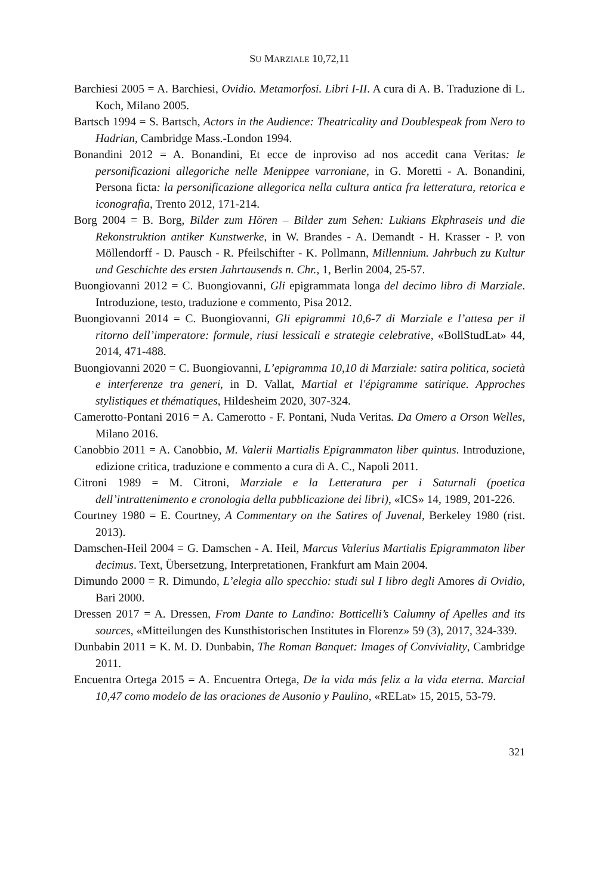SU MARZIALE 10,72,11
Barchiesi 2005 = A. Barchiesi, Ovidio. Metamorfosi. Libri I-II. A cura di A. B. Traduzione di L. Koch, Milano 2005.
Bartsch 1994 = S. Bartsch, Actors in the Audience: Theatricality and Doublespeak from Nero to Hadrian, Cambridge Mass.-London 1994.
Bonandini 2012 = A. Bonandini, Et ecce de inproviso ad nos accedit cana Veritas: le personificazioni allegoriche nelle Menippee varroniane, in G. Moretti - A. Bonandini, Persona ficta: la personificazione allegorica nella cultura antica fra letteratura, retorica e iconografia, Trento 2012, 171-214.
Borg 2004 = B. Borg, Bilder zum Hören – Bilder zum Sehen: Lukians Ekphraseis und die Rekonstruktion antiker Kunstwerke, in W. Brandes - A. Demandt - H. Krasser - P. von Möllendorff - D. Pausch - R. Pfeilschifter - K. Pollmann, Millennium. Jahrbuch zu Kultur und Geschichte des ersten Jahrtausends n. Chr., 1, Berlin 2004, 25-57.
Buongiovanni 2012 = C. Buongiovanni, Gli epigrammata longa del decimo libro di Marziale. Introduzione, testo, traduzione e commento, Pisa 2012.
Buongiovanni 2014 = C. Buongiovanni, Gli epigrammi 10,6-7 di Marziale e l’attesa per il ritorno dell’imperatore: formule, riusi lessicali e strategie celebrative, «BollStudLat» 44, 2014, 471-488.
Buongiovanni 2020 = C. Buongiovanni, L’epigramma 10,10 di Marziale: satira politica, società e interferenze tra generi, in D. Vallat, Martial et l'épigramme satirique. Approches stylistiques et thématiques, Hildesheim 2020, 307-324.
Camerotto-Pontani 2016 = A. Camerotto - F. Pontani, Nuda Veritas. Da Omero a Orson Welles, Milano 2016.
Canobbio 2011 = A. Canobbio, M. Valerii Martialis Epigrammaton liber quintus. Introduzione, edizione critica, traduzione e commento a cura di A. C., Napoli 2011.
Citroni 1989 = M. Citroni, Marziale e la Letteratura per i Saturnali (poetica dell’intrattenimento e cronologia della pubblicazione dei libri), «ICS» 14, 1989, 201-226.
Courtney 1980 = E. Courtney, A Commentary on the Satires of Juvenal, Berkeley 1980 (rist. 2013).
Damschen-Heil 2004 = G. Damschen - A. Heil, Marcus Valerius Martialis Epigrammaton liber decimus. Text, Übersetzung, Interpretationen, Frankfurt am Main 2004.
Dimundo 2000 = R. Dimundo, L’elegia allo specchio: studi sul I libro degli Amores di Ovidio, Bari 2000.
Dressen 2017 = A. Dressen, From Dante to Landino: Botticelli’s Calumny of Apelles and its sources, «Mitteilungen des Kunsthistorischen Institutes in Florenz» 59 (3), 2017, 324-339.
Dunbabin 2011 = K. M. D. Dunbabin, The Roman Banquet: Images of Conviviality, Cambridge 2011.
Encuentra Ortega 2015 = A. Encuentra Ortega, De la vida más feliz a la vida eterna. Marcial 10,47 como modelo de las oraciones de Ausonio y Paulino, «RELat» 15, 2015, 53-79.
321